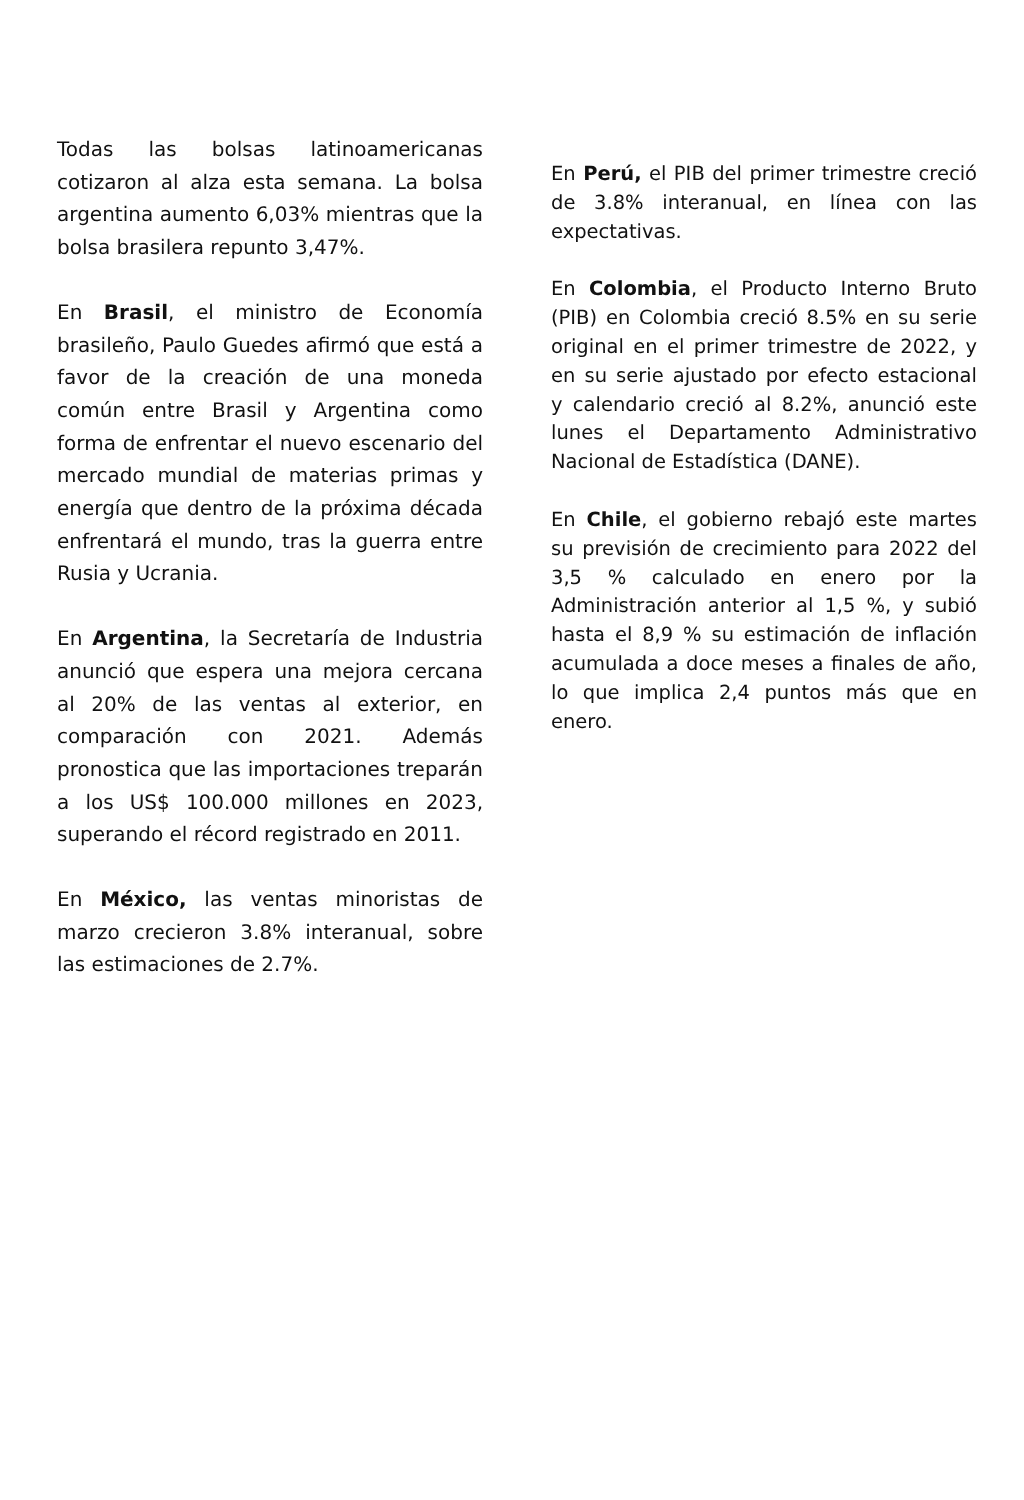Todas las bolsas latinoamericanas cotizaron al alza esta semana. La bolsa argentina aumento 6,03% mientras que la bolsa brasilera repunto 3,47%.
En Brasil, el ministro de Economía brasileño, Paulo Guedes afirmó que está a favor de la creación de una moneda común entre Brasil y Argentina como forma de enfrentar el nuevo escenario del mercado mundial de materias primas y energía que dentro de la próxima década enfrentará el mundo, tras la guerra entre Rusia y Ucrania.
En Argentina, la Secretaría de Industria anunció que espera una mejora cercana al 20% de las ventas al exterior, en comparación con 2021. Además pronostica que las importaciones treparán a los US$ 100.000 millones en 2023, superando el récord registrado en 2011.
En México, las ventas minoristas de marzo crecieron 3.8% interanual, sobre las estimaciones de 2.7%.
En Perú, el PIB del primer trimestre creció de 3.8% interanual, en línea con las expectativas.
En Colombia, el Producto Interno Bruto (PIB) en Colombia creció 8.5% en su serie original en el primer trimestre de 2022, y en su serie ajustado por efecto estacional y calendario creció al 8.2%, anunció este lunes el Departamento Administrativo Nacional de Estadística (DANE).
En Chile, el gobierno rebajó este martes su previsión de crecimiento para 2022 del 3,5 % calculado en enero por la Administración anterior al 1,5 %, y subió hasta el 8,9 % su estimación de inflación acumulada a doce meses a finales de año, lo que implica 2,4 puntos más que en enero.